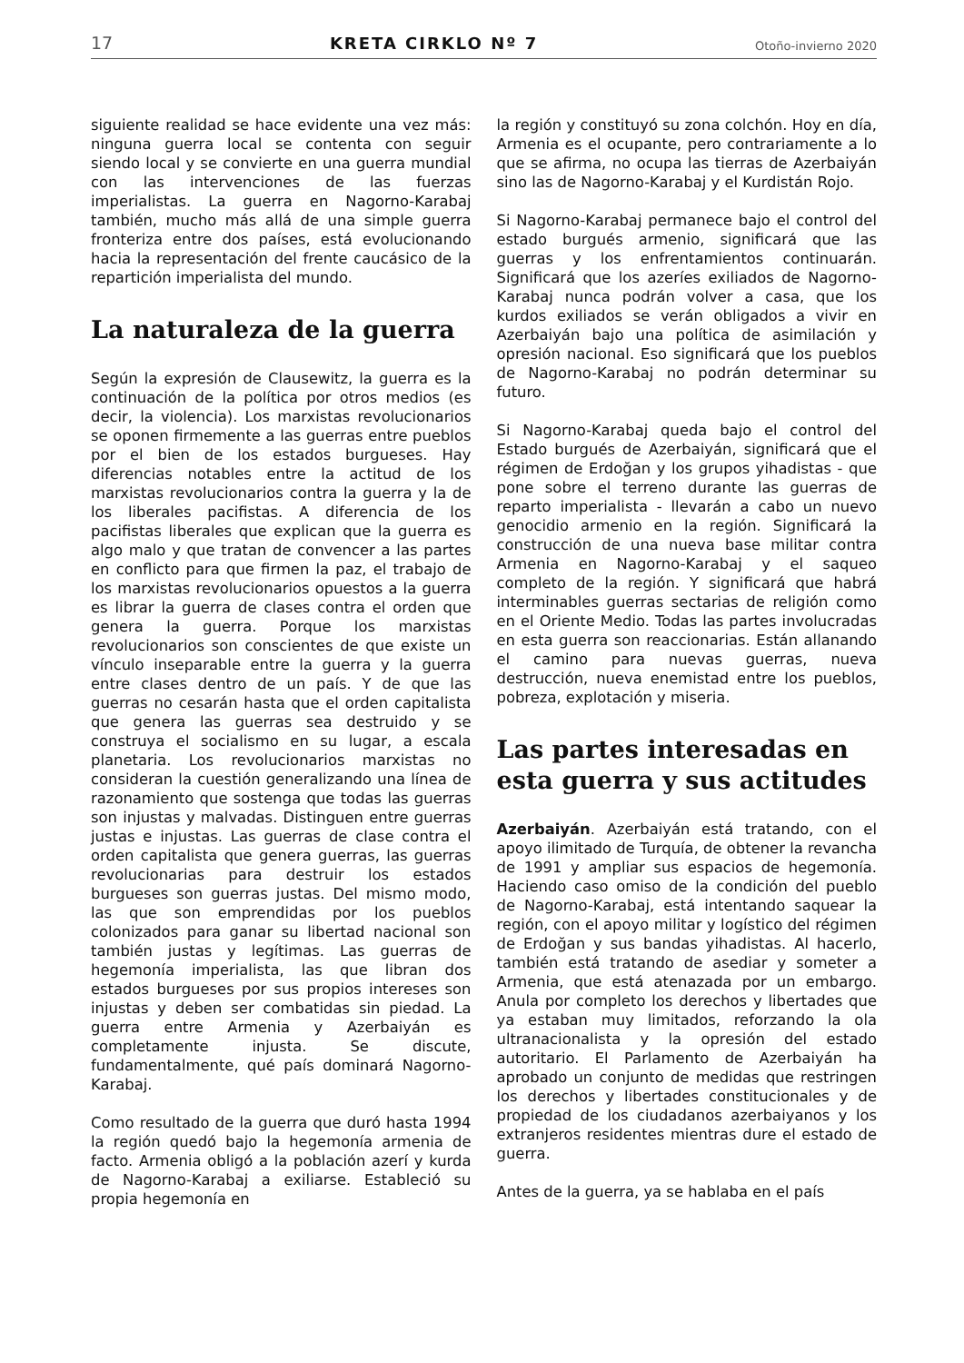17 KRETA CIRKLO Nº 7 Otoño-invierno 2020
siguiente realidad se hace evidente una vez más: ninguna guerra local se contenta con seguir siendo local y se convierte en una guerra mundial con las intervenciones de las fuerzas imperialistas. La guerra en Nagorno-Karabaj también, mucho más allá de una simple guerra fronteriza entre dos países, está evolucionando hacia la representación del frente caucásico de la repartición imperialista del mundo.
La naturaleza de la guerra
Según la expresión de Clausewitz, la guerra es la continuación de la política por otros medios (es decir, la violencia). Los marxistas revolucionarios se oponen firmemente a las guerras entre pueblos por el bien de los estados burgueses. Hay diferencias notables entre la actitud de los marxistas revolucionarios contra la guerra y la de los liberales pacifistas. A diferencia de los pacifistas liberales que explican que la guerra es algo malo y que tratan de convencer a las partes en conflicto para que firmen la paz, el trabajo de los marxistas revolucionarios opuestos a la guerra es librar la guerra de clases contra el orden que genera la guerra. Porque los marxistas revolucionarios son conscientes de que existe un vínculo inseparable entre la guerra y la guerra entre clases dentro de un país. Y de que las guerras no cesarán hasta que el orden capitalista que genera las guerras sea destruido y se construya el socialismo en su lugar, a escala planetaria. Los revolucionarios marxistas no consideran la cuestión generalizando una línea de razonamiento que sostenga que todas las guerras son injustas y malvadas. Distinguen entre guerras justas e injustas. Las guerras de clase contra el orden capitalista que genera guerras, las guerras revolucionarias para destruir los estados burgueses son guerras justas. Del mismo modo, las que son emprendidas por los pueblos colonizados para ganar su libertad nacional son también justas y legítimas. Las guerras de hegemonía imperialista, las que libran dos estados burgueses por sus propios intereses son injustas y deben ser combatidas sin piedad. La guerra entre Armenia y Azerbaiyán es completamente injusta. Se discute, fundamentalmente, qué país dominará Nagorno-Karabaj.
Como resultado de la guerra que duró hasta 1994 la región quedó bajo la hegemonía armenia de facto. Armenia obligó a la población azerí y kurda de Nagorno-Karabaj a exiliarse. Estableció su propia hegemonía en
la región y constituyó su zona colchón. Hoy en día, Armenia es el ocupante, pero contrariamente a lo que se afirma, no ocupa las tierras de Azerbaiyán sino las de Nagorno-Karabaj y el Kurdistán Rojo.
Si Nagorno-Karabaj permanece bajo el control del estado burgués armenio, significará que las guerras y los enfrentamientos continuarán. Significará que los azeríes exiliados de Nagorno-Karabaj nunca podrán volver a casa, que los kurdos exiliados se verán obligados a vivir en Azerbaiyán bajo una política de asimilación y opresión nacional. Eso significará que los pueblos de Nagorno-Karabaj no podrán determinar su futuro.
Si Nagorno-Karabaj queda bajo el control del Estado burgués de Azerbaiyán, significará que el régimen de Erdoğan y los grupos yihadistas - que pone sobre el terreno durante las guerras de reparto imperialista - llevarán a cabo un nuevo genocidio armenio en la región. Significará la construcción de una nueva base militar contra Armenia en Nagorno-Karabaj y el saqueo completo de la región. Y significará que habrá interminables guerras sectarias de religión como en el Oriente Medio. Todas las partes involucradas en esta guerra son reaccionarias. Están allanando el camino para nuevas guerras, nueva destrucción, nueva enemistad entre los pueblos, pobreza, explotación y miseria.
Las partes interesadas en esta guerra y sus actitudes
Azerbaiyán. Azerbaiyán está tratando, con el apoyo ilimitado de Turquía, de obtener la revancha de 1991 y ampliar sus espacios de hegemonía. Haciendo caso omiso de la condición del pueblo de Nagorno-Karabaj, está intentando saquear la región, con el apoyo militar y logístico del régimen de Erdoğan y sus bandas yihadistas. Al hacerlo, también está tratando de asediar y someter a Armenia, que está atenazada por un embargo. Anula por completo los derechos y libertades que ya estaban muy limitados, reforzando la ola ultranacionalista y la opresión del estado autoritario. El Parlamento de Azerbaiyán ha aprobado un conjunto de medidas que restringen los derechos y libertades constitucionales y de propiedad de los ciudadanos azerbaiyanos y los extranjeros residentes mientras dure el estado de guerra.
Antes de la guerra, ya se hablaba en el país